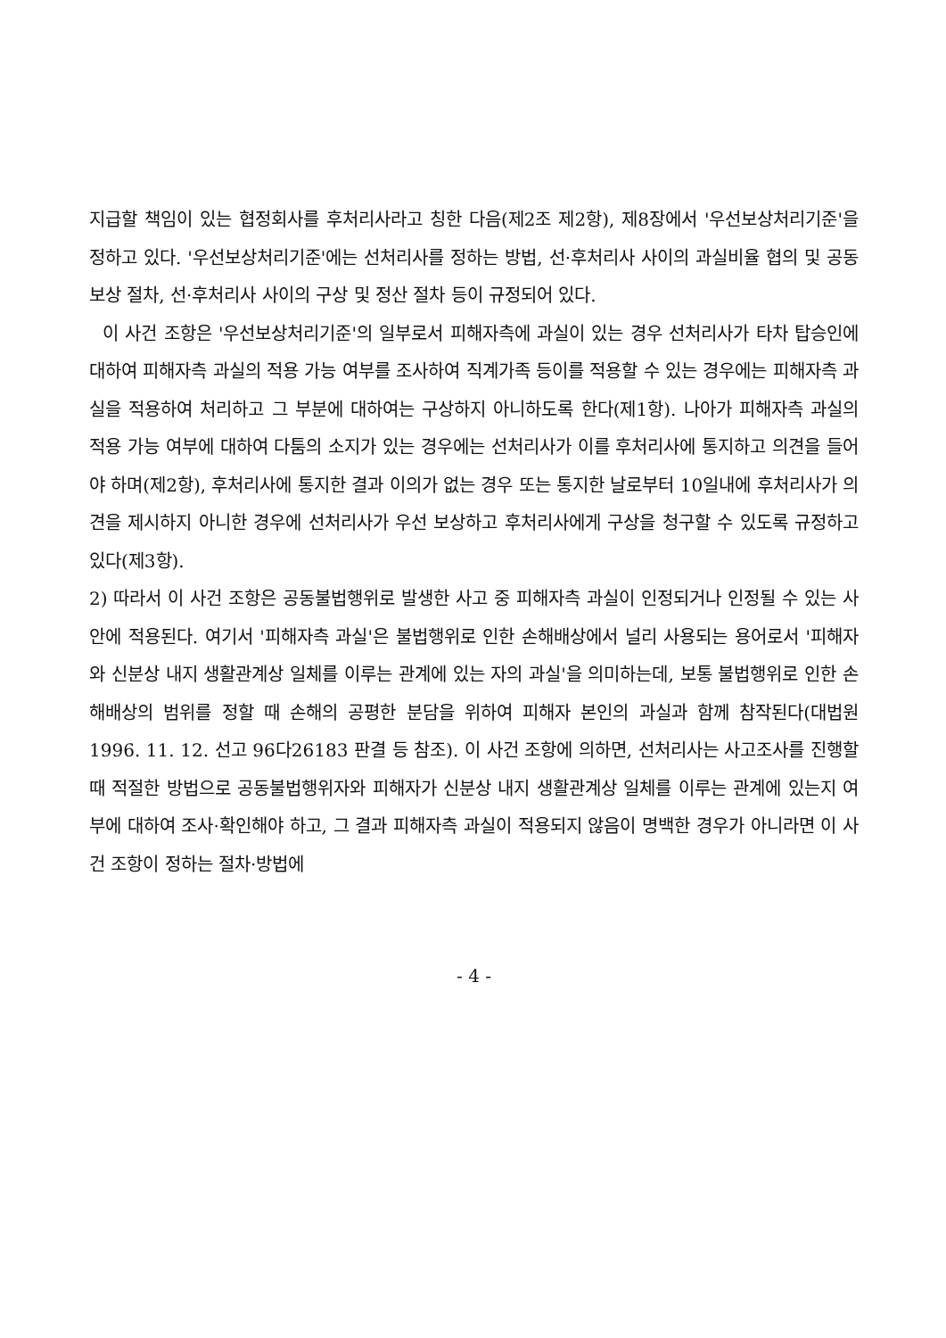지급할 책임이 있는 협정회사를 후처리사라고 칭한 다음(제2조 제2항), 제8장에서 '우선보상처리기준'을 정하고 있다. '우선보상처리기준'에는 선처리사를 정하는 방법, 선·후처리사 사이의 과실비율 협의 및 공동보상 절차, 선·후처리사 사이의 구상 및 정산 절차 등이 규정되어 있다.
이 사건 조항은 '우선보상처리기준'의 일부로서 피해자측에 과실이 있는 경우 선처리사가 타차 탑승인에 대하여 피해자측 과실의 적용 가능 여부를 조사하여 직계가족 등이를 적용할 수 있는 경우에는 피해자측 과실을 적용하여 처리하고 그 부분에 대하여는 구상하지 아니하도록 한다(제1항). 나아가 피해자측 과실의 적용 가능 여부에 대하여 다툼의 소지가 있는 경우에는 선처리사가 이를 후처리사에 통지하고 의견을 들어야 하며(제2항), 후처리사에 통지한 결과 이의가 없는 경우 또는 통지한 날로부터 10일내에 후처리사가 의견을 제시하지 아니한 경우에 선처리사가 우선 보상하고 후처리사에게 구상을 청구할 수 있도록 규정하고 있다(제3항).
2) 따라서 이 사건 조항은 공동불법행위로 발생한 사고 중 피해자측 과실이 인정되거나 인정될 수 있는 사안에 적용된다. 여기서 '피해자측 과실'은 불법행위로 인한 손해배상에서 널리 사용되는 용어로서 '피해자와 신분상 내지 생활관계상 일체를 이루는 관계에 있는 자의 과실'을 의미하는데, 보통 불법행위로 인한 손해배상의 범위를 정할 때 손해의 공평한 분담을 위하여 피해자 본인의 과실과 함께 참작된다(대법원 1996. 11. 12. 선고 96다26183 판결 등 참조). 이 사건 조항에 의하면, 선처리사는 사고조사를 진행할 때 적절한 방법으로 공동불법행위자와 피해자가 신분상 내지 생활관계상 일체를 이루는 관계에 있는지 여부에 대하여 조사·확인해야 하고, 그 결과 피해자측 과실이 적용되지 않음이 명백한 경우가 아니라면 이 사건 조항이 정하는 절차·방법에
- 4 -